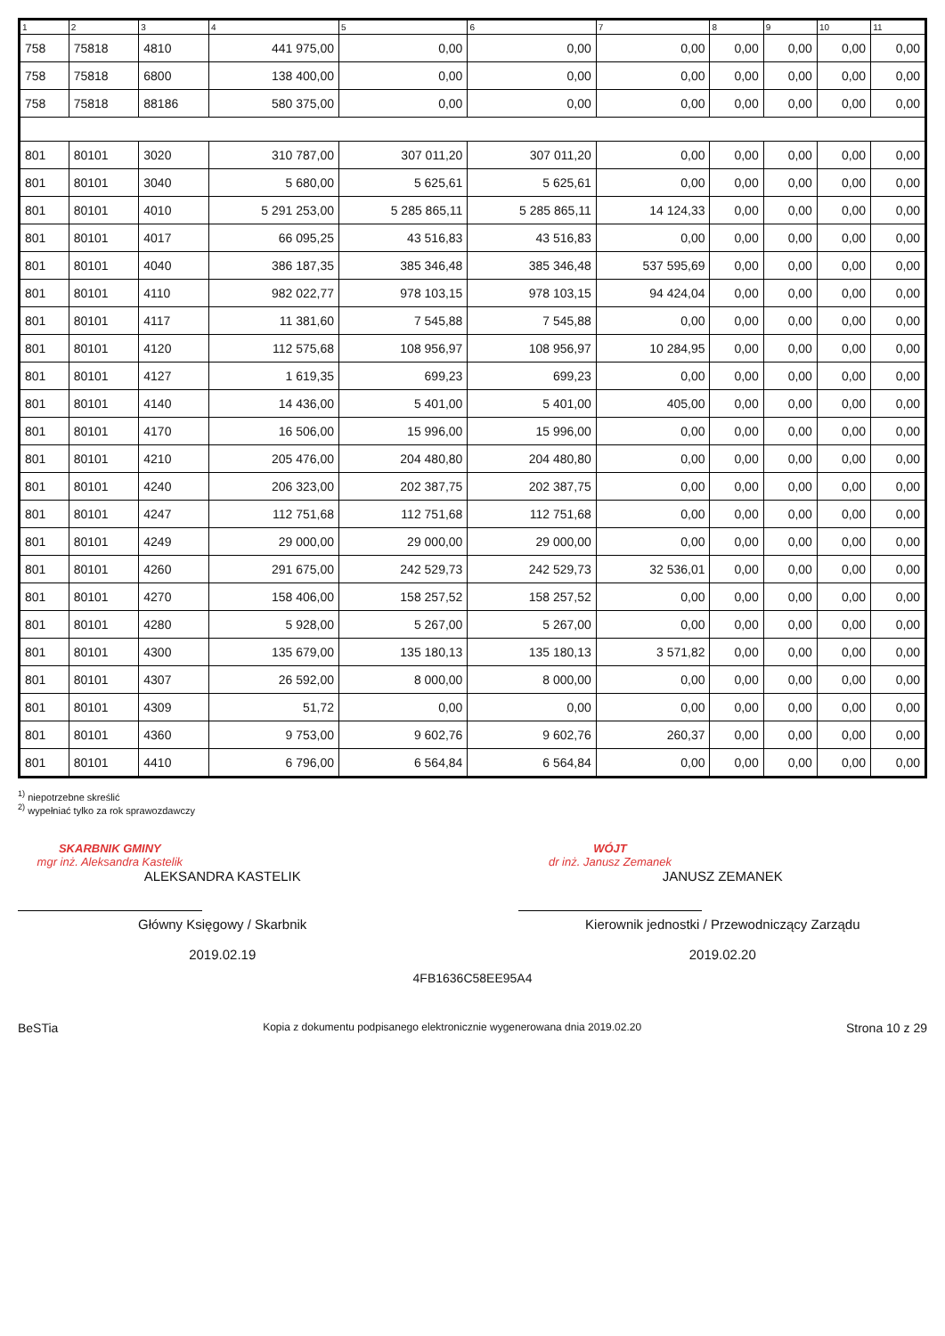| 1 | 2 | 3 | 4 | 5 | 6 | 7 | 8 | 9 | 10 | 11 |
| --- | --- | --- | --- | --- | --- | --- | --- | --- | --- | --- |
| 758 | 75818 | 4810 | 441 975,00 | 0,00 | 0,00 | 0,00 | 0,00 | 0,00 | 0,00 | 0,00 |
| 758 | 75818 | 6800 | 138 400,00 | 0,00 | 0,00 | 0,00 | 0,00 | 0,00 | 0,00 | 0,00 |
| 758 | 75818 | 88186 | 580 375,00 | 0,00 | 0,00 | 0,00 | 0,00 | 0,00 | 0,00 | 0,00 |
| 801 | 80101 | 3020 | 310 787,00 | 307 011,20 | 307 011,20 | 0,00 | 0,00 | 0,00 | 0,00 | 0,00 |
| 801 | 80101 | 3040 | 5 680,00 | 5 625,61 | 5 625,61 | 0,00 | 0,00 | 0,00 | 0,00 | 0,00 |
| 801 | 80101 | 4010 | 5 291 253,00 | 5 285 865,11 | 5 285 865,11 | 14 124,33 | 0,00 | 0,00 | 0,00 | 0,00 |
| 801 | 80101 | 4017 | 66 095,25 | 43 516,83 | 43 516,83 | 0,00 | 0,00 | 0,00 | 0,00 | 0,00 |
| 801 | 80101 | 4040 | 386 187,35 | 385 346,48 | 385 346,48 | 537 595,69 | 0,00 | 0,00 | 0,00 | 0,00 |
| 801 | 80101 | 4110 | 982 022,77 | 978 103,15 | 978 103,15 | 94 424,04 | 0,00 | 0,00 | 0,00 | 0,00 |
| 801 | 80101 | 4117 | 11 381,60 | 7 545,88 | 7 545,88 | 0,00 | 0,00 | 0,00 | 0,00 | 0,00 |
| 801 | 80101 | 4120 | 112 575,68 | 108 956,97 | 108 956,97 | 10 284,95 | 0,00 | 0,00 | 0,00 | 0,00 |
| 801 | 80101 | 4127 | 1 619,35 | 699,23 | 699,23 | 0,00 | 0,00 | 0,00 | 0,00 | 0,00 |
| 801 | 80101 | 4140 | 14 436,00 | 5 401,00 | 5 401,00 | 405,00 | 0,00 | 0,00 | 0,00 | 0,00 |
| 801 | 80101 | 4170 | 16 506,00 | 15 996,00 | 15 996,00 | 0,00 | 0,00 | 0,00 | 0,00 | 0,00 |
| 801 | 80101 | 4210 | 205 476,00 | 204 480,80 | 204 480,80 | 0,00 | 0,00 | 0,00 | 0,00 | 0,00 |
| 801 | 80101 | 4240 | 206 323,00 | 202 387,75 | 202 387,75 | 0,00 | 0,00 | 0,00 | 0,00 | 0,00 |
| 801 | 80101 | 4247 | 112 751,68 | 112 751,68 | 112 751,68 | 0,00 | 0,00 | 0,00 | 0,00 | 0,00 |
| 801 | 80101 | 4249 | 29 000,00 | 29 000,00 | 29 000,00 | 0,00 | 0,00 | 0,00 | 0,00 | 0,00 |
| 801 | 80101 | 4260 | 291 675,00 | 242 529,73 | 242 529,73 | 32 536,01 | 0,00 | 0,00 | 0,00 | 0,00 |
| 801 | 80101 | 4270 | 158 406,00 | 158 257,52 | 158 257,52 | 0,00 | 0,00 | 0,00 | 0,00 | 0,00 |
| 801 | 80101 | 4280 | 5 928,00 | 5 267,00 | 5 267,00 | 0,00 | 0,00 | 0,00 | 0,00 | 0,00 |
| 801 | 80101 | 4300 | 135 679,00 | 135 180,13 | 135 180,13 | 3 571,82 | 0,00 | 0,00 | 0,00 | 0,00 |
| 801 | 80101 | 4307 | 26 592,00 | 8 000,00 | 8 000,00 | 0,00 | 0,00 | 0,00 | 0,00 | 0,00 |
| 801 | 80101 | 4309 | 51,72 | 0,00 | 0,00 | 0,00 | 0,00 | 0,00 | 0,00 | 0,00 |
| 801 | 80101 | 4360 | 9 753,00 | 9 602,76 | 9 602,76 | 260,37 | 0,00 | 0,00 | 0,00 | 0,00 |
| 801 | 80101 | 4410 | 6 796,00 | 6 564,84 | 6 564,84 | 0,00 | 0,00 | 0,00 | 0,00 | 0,00 |
<sup>1)</sup> niepotrzebne skreślić
<sup>2)</sup> wypełniać tylko za rok sprawozdawczy
SKARBNIK GMINY
mgr inż. Aleksandra Kastelik
ALEKSANDRA KASTELIK
Główny Księgowy / Skarbnik
2019.02.19
WÓJT
dr inż. Janusz Zemanek
JANUSZ ZEMANEK
Kierownik jednostki / Przewodniczący Zarządu
2019.02.20
4FB1636C58EE95A4
BeSTia Kopia z dokumentu podpisanego elektronicznie wygenerowana dnia 2019.02.20 Strona 10 z 29